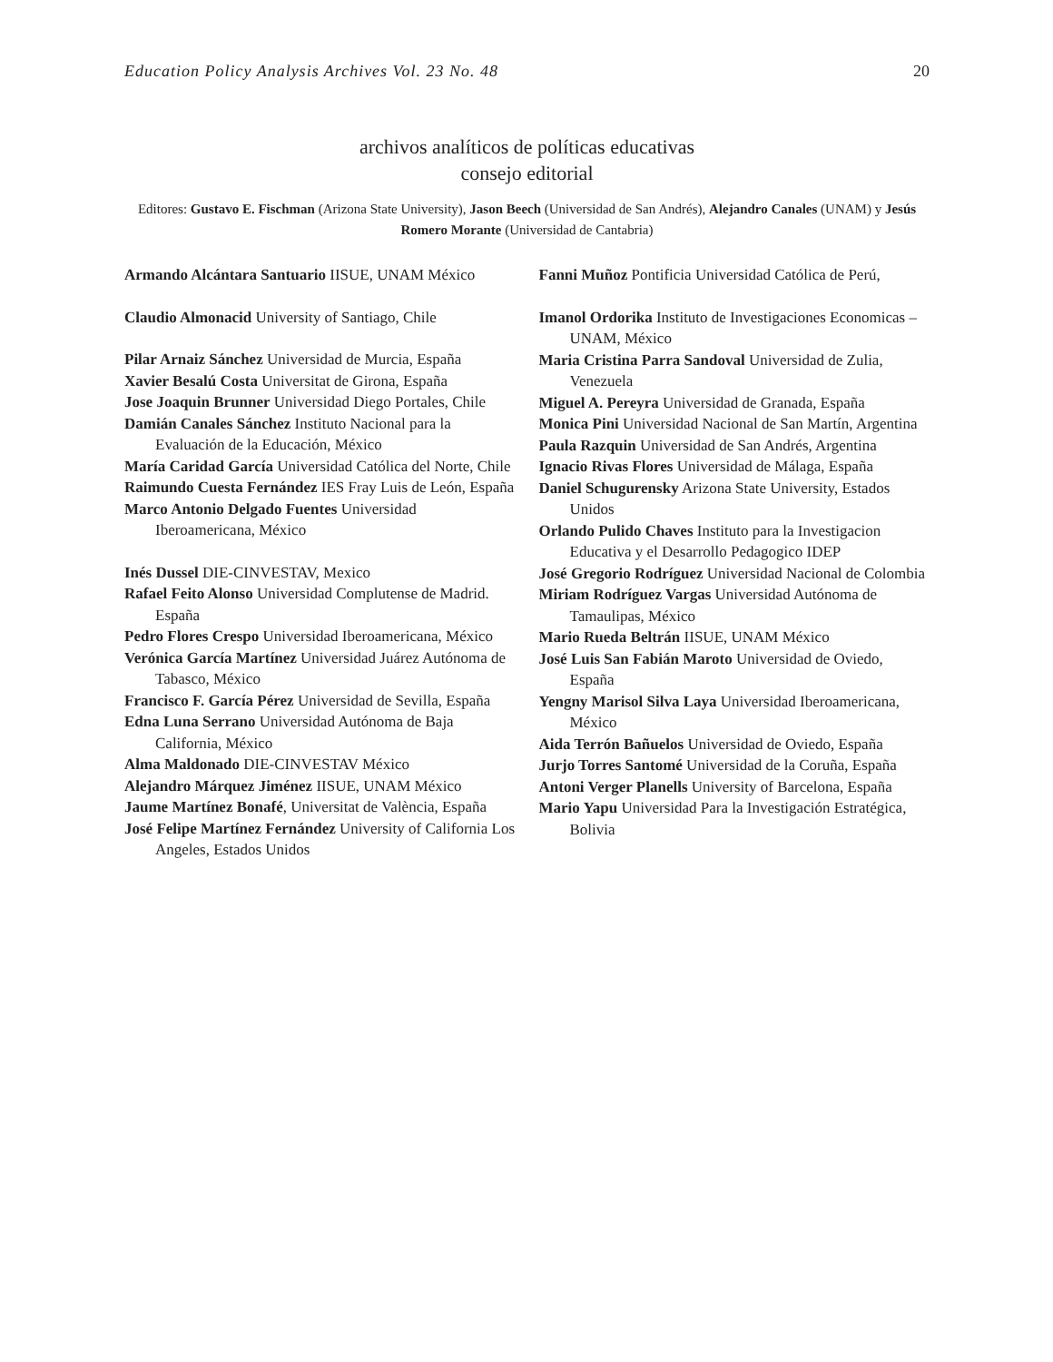Education Policy Analysis Archives Vol. 23 No. 48 20
archivos analíticos de políticas educativas
consejo editorial
Editores: Gustavo E. Fischman (Arizona State University), Jason Beech (Universidad de San Andrés), Alejandro Canales (UNAM) y Jesús Romero Morante (Universidad de Cantabria)
Armando Alcántara Santuario IISUE, UNAM México
Claudio Almonacid University of Santiago, Chile
Pilar Arnaiz Sánchez Universidad de Murcia, España
Xavier Besalú Costa Universitat de Girona, España
Jose Joaquin Brunner Universidad Diego Portales, Chile
Damián Canales Sánchez Instituto Nacional para la Evaluación de la Educación, México
María Caridad García Universidad Católica del Norte, Chile
Raimundo Cuesta Fernández IES Fray Luis de León, España
Marco Antonio Delgado Fuentes Universidad Iberoamericana, México
Inés Dussel DIE-CINVESTAV, Mexico
Rafael Feito Alonso Universidad Complutense de Madrid. España
Pedro Flores Crespo Universidad Iberoamericana, México
Verónica García Martínez Universidad Juárez Autónoma de Tabasco, México
Francisco F. García Pérez Universidad de Sevilla, España
Edna Luna Serrano Universidad Autónoma de Baja California, México
Alma Maldonado DIE-CINVESTAV México
Alejandro Márquez Jiménez IISUE, UNAM México
Jaume Martínez Bonafé, Universitat de València, España
José Felipe Martínez Fernández University of California Los Angeles, Estados Unidos
Fanni Muñoz Pontificia Universidad Católica de Perú,
Imanol Ordorika Instituto de Investigaciones Economicas – UNAM, México
Maria Cristina Parra Sandoval Universidad de Zulia, Venezuela
Miguel A. Pereyra Universidad de Granada, España
Monica Pini Universidad Nacional de San Martín, Argentina
Paula Razquin Universidad de San Andrés, Argentina
Ignacio Rivas Flores Universidad de Málaga, España
Daniel Schugurensky Arizona State University, Estados Unidos
Orlando Pulido Chaves Instituto para la Investigacion Educativa y el Desarrollo Pedagogico IDEP
José Gregorio Rodríguez Universidad Nacional de Colombia
Miriam Rodríguez Vargas Universidad Autónoma de Tamaulipas, México
Mario Rueda Beltrán IISUE, UNAM México
José Luis San Fabián Maroto Universidad de Oviedo, España
Yengny Marisol Silva Laya Universidad Iberoamericana, México
Aida Terrón Bañuelos Universidad de Oviedo, España
Jurjo Torres Santomé Universidad de la Coruña, España
Antoni Verger Planells University of Barcelona, España
Mario Yapu Universidad Para la Investigación Estratégica, Bolivia